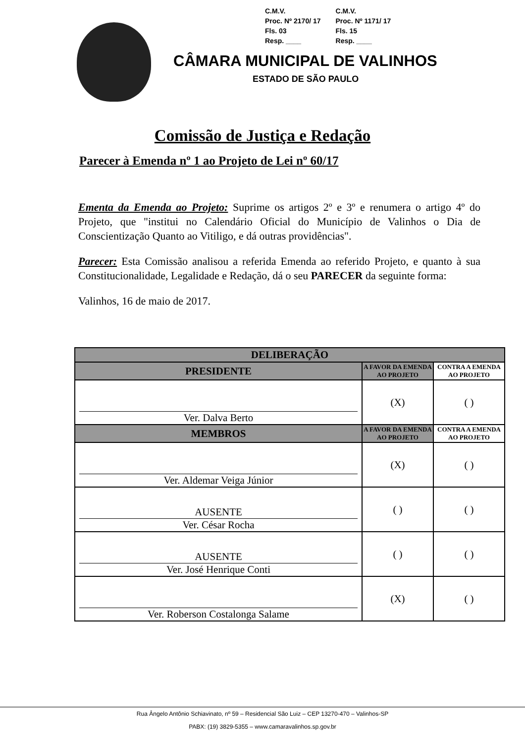C.M.V.
Proc. Nº 2170/ 17
Fls. 03
Resp. ____
C.M.V.
Proc. Nº 1171/ 17
Fls. 15
Resp. ____
CÂMARA MUNICIPAL DE VALINHOS
ESTADO DE SÃO PAULO
Comissão de Justiça e Redação
Parecer à Emenda nº 1 ao Projeto de Lei nº 60/17
Ementa da Emenda ao Projeto: Suprime os artigos 2º e 3º e renumera o artigo 4º do Projeto, que "institui no Calendário Oficial do Município de Valinhos o Dia de Conscientização Quanto ao Vitiligo, e dá outras providências".
Parecer: Esta Comissão analisou a referida Emenda ao referido Projeto, e quanto à sua Constitucionalidade, Legalidade e Redação, dá o seu PARECER da seguinte forma:
Valinhos, 16 de maio de 2017.
| DELIBERAÇÃO | | |
| --- | --- | --- |
| PRESIDENTE | A FAVOR DA EMENDA AO PROJETO | CONTRA A EMENDA AO PROJETO |
| Ver. Dalva Berto | (X) | ( ) |
| MEMBROS | A FAVOR DA EMENDA AO PROJETO | CONTRA A EMENDA AO PROJETO |
| Ver. Aldemar Veiga Júnior | (X) | ( ) |
| AUSENTE Ver. César Rocha | ( ) | ( ) |
| AUSENTE Ver. José Henrique Conti | ( ) | ( ) |
| Ver. Roberson Costalonga Salame | (X) | ( ) |
Rua Ângelo Antônio Schiavinato, nº 59 – Residencial São Luiz – CEP 13270-470 – Valinhos-SP
PABX: (19) 3829-5355 – www.camaravalinhos.sp.gov.br